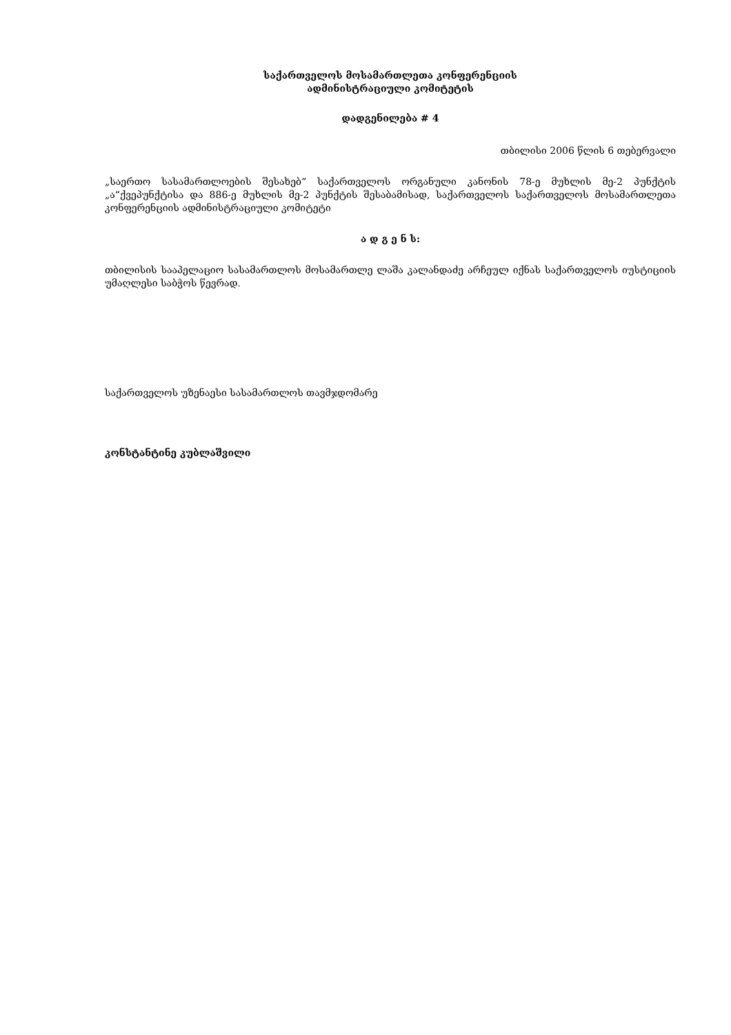საქართველოს მოსამართლეთა კონფერენციის
ადმინისტრაციული კომიტეტის
დადგენილება # 4
თბილისი 2006 წლის 6 თებერვალი
„საერთო სასამართლოების შესახებ“ საქართველოს ორგანული კანონის 78-ე მუხლის მე-2 პუნქტის „ა“ქვეპუნქტისა და 886-ე მუხლის მე-2 პუნქტის შესაბამისად, საქართველოს საქართველოს მოსამართლეთა კონფერენციის ადმინისტრაციული კომიტეტი
ა დ გ ე ნ ს:
თბილისის სააპელაციო სასამართლოს მოსამართლე ლაშა კალანდაძე არჩეულ იქნას საქართველოს იუსტიციის უმაღლესი საბჭოს წევრად.
საქართველოს უზენაესი სასამართლოს თავმჯდომარე
კონსტანტინე კუბლაშვილი